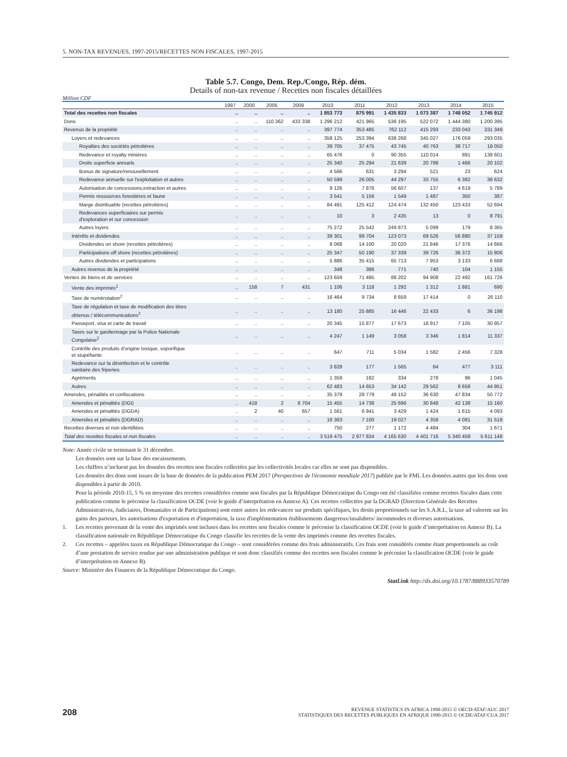5. NON-TAX REVENUES, 1997-2015/RECETTES NON FISCALES, 1997-2015
Table 5.7. Congo, Dem. Rep./Congo, Rép. dém.
Details of non-tax revenue / Recettes non fiscales détaillées
Million CDF
| | 1997 | 2000 | 2005 | 2009 | 2010 | 2011 | 2012 | 2013 | 2014 | 2015 |
| --- | --- | --- | --- | --- | --- | --- | --- | --- | --- | --- |
| Total des recettes non fiscales | .. | .. | .. | .. | 1 853 773 | 875 991 | 1 435 833 | 1 073 387 | 1 748 052 | 1 745 912 |
| Dons | .. | .. | 110 362 | 433 338 | 1 296 212 | 421 965 | 536 195 | 522 072 | 1 444 380 | 1 200 395 |
| Revenus de la propriété | .. | .. | .. | .. | 397 774 | 353 485 | 762 112 | 415 293 | 233 043 | 331 349 |
| Loyers et redevances | .. | .. | .. | .. | 358 125 | 253 394 | 638 268 | 345 027 | 176 059 | 293 035 |
| Royalties des sociétés pétrolières | .. | .. | .. | .. | 39 705 | 37 475 | 43 745 | 40 763 | 38 717 | 19 050 |
| Redevance et royalty minières | .. | .. | .. | .. | 65 476 | 0 | 90 355 | 110 014 | 891 | 138 601 |
| Droits superficie annuels | .. | .. | .. | .. | 25 340 | 25 294 | 21 639 | 20 788 | 1 466 | 20 102 |
| Bonus de signature/renouvellement | .. | .. | .. | .. | 4 566 | 631 | 3 294 | 521 | 23 | 624 |
| Redevance annuelle sur l'exploitation et autres | .. | .. | .. | .. | 50 599 | 26 005 | 44 297 | 33 755 | 6 382 | 38 632 |
| Autorisation de concessions,extraction et autres | .. | .. | .. | .. | 9 126 | 7 876 | 56 607 | 137 | 4 619 | 5 789 |
| Permis ressources forestières et faune | .. | .. | .. | .. | 3 541 | 5 156 | 1 549 | 1 487 | 350 | 387 |
| Marge distribuable (recettes pétrolières) | .. | .. | .. | .. | 84 491 | 125 412 | 124 474 | 132 450 | 123 433 | 52 694 |
| Redevances superficiaires sur permis d'exploration et sur concession | .. | .. | .. | .. | 10 | 3 | 2 435 | 13 | 0 | 8 791 |
| Autres loyers | .. | .. | .. | .. | 75 272 | 25 542 | 249 873 | 5 099 | 179 | 8 365 |
| Intérêts et dividendes | .. | .. | .. | .. | 39 301 | 99 704 | 123 073 | 69 526 | 56 880 | 37 159 |
| Dividendes on shore (recettes pétrolières) | .. | .. | .. | .. | 8 068 | 14 100 | 20 020 | 21 846 | 17 376 | 14 666 |
| Participations off shore (recettes pétrolières) | .. | .. | .. | .. | 25 347 | 50 190 | 37 339 | 39 726 | 36 372 | 15 806 |
| Autres dividendes et participations | .. | .. | .. | .. | 5 886 | 35 415 | 65 713 | 7 953 | 3 133 | 6 688 |
| Autres revenus de la propriété | .. | .. | .. | .. | 348 | 386 | 771 | 740 | 104 | 1 155 |
| Ventes de biens et de services | .. | .. | .. | .. | 123 659 | 71 485 | 88 202 | 94 908 | 22 492 | 161 726 |
| Vente des imprimés<sup>1</sup> | .. | 158 | 7 | 431 | 1 106 | 3 118 | 1 292 | 1 312 | 1 881 | 690 |
| Taxe de numérotation<sup>2</sup> | .. | .. | .. | .. | 16 464 | 9 734 | 8 659 | 17 414 | 0 | 26 110 |
| Taxe de régulation et taxe de modification des titres obtenus / télécommunications<sup>2</sup> | .. | .. | .. | .. | 13 180 | 25 885 | 16 446 | 22 433 | 6 | 36 198 |
| Passeport, visa et carte de travail | .. | .. | .. | .. | 20 345 | 15 877 | 17 673 | 18 917 | 7 105 | 30 957 |
| Taxes sur le gardiennage par la Police Nationale Congolaise<sup>2</sup> | .. | .. | .. | .. | 4 247 | 1 149 | 3 058 | 3 346 | 1 814 | 11 337 |
| Contrôle des produits d'origine toxique, soporifique et stupéfiante | .. | .. | .. | .. | 647 | 711 | 5 034 | 1 582 | 2 456 | 7 328 |
| Redevance sur la désinfection et le contrôle sanitaire des friperies | .. | .. | .. | .. | 3 828 | 177 | 1 565 | 64 | 477 | 3 111 |
| Agréments | .. | .. | .. | .. | 1 359 | 182 | 334 | 278 | 96 | 1 045 |
| Autres | .. | .. | .. | .. | 62 483 | 14 653 | 34 142 | 29 562 | 8 658 | 44 951 |
| Amendes, pénalités et confiscations | .. | .. | .. | .. | 35 379 | 28 779 | 48 152 | 36 630 | 47 834 | 50 772 |
| Amendes et pénalités (DGI) | .. | 418 | 2 | 8 704 | 15 455 | 14 738 | 25 696 | 30 848 | 42 138 | 15 160 |
| Amendes et pénalités (DGDA) | .. | 2 | 40 | 657 | 1 561 | 6 941 | 3 429 | 1 424 | 1 615 | 4 093 |
| Amendes et pénalités (DGRAD) | .. | .. | .. | .. | 18 363 | 7 100 | 19 027 | 4 358 | 4 081 | 31 518 |
| Recettes diverses et non identifiées | .. | .. | .. | .. | 750 | 277 | 1 172 | 4 484 | 304 | 1 671 |
| Total des recettes fiscales et non fiscales | .. | .. | .. | .. | 3 519 475 | 2 977 834 | 4 165 630 | 4 401 716 | 5 340 459 | 5 611 148 |
Note: Année civile se terminant le 31 décembre.
Les données sont sur la base des encaissements.
Les chiffres n’incluent pas les données des recettes non fiscales collectées par les collectivités locales car elles ne sont pas disponibles.
Les données des dons sont issues de la base de données de la publication PEM 2017 (Perspectives de l'économie mondiale 2017) publiée par le FMI. Les données autres que les dons sont disponibles à partir de 2010.
Pour la période 2010-15, 5 % en moyenne des recettes considérées comme non fiscales par la République Démocratique du Congo ont été classifiées comme recettes fiscales dans cette publication comme le préconise la classification OCDE (voir le guide d’interprétation en Annexe A). Ces recettes collectées par la DGRAD (Direction Générale des Recettes Administratives, Judiciaires, Domaniales et de Participations) sont entre autres les redevances sur produits spécifiques, les droits proportionnels sur les S.A.R.L, la taxe ad valorem sur les gains des parieurs, les autorisations d'exportation et d'importation, la taxe d'implémentation établissements dangereux/insalubres/ incommodes et diverses autorisations.
1. Les recettes provenant de la vente des imprimés sont incluses dans les recettes non fiscales comme le préconise la classification OCDE (voir le guide d’interprétation en Annexe B). La classification nationale en République Démocratique du Congo classifie les recettes de la vente des imprimés comme des recettes fiscales.
2. Ces recettes – appelées taxes en République Démocratique du Congo – sont considérées comme des frais administratifs. Ces frais sont considérés comme étant proportionnels au coût d’une prestation de service rendue par une administration publique et sont donc classifiés comme des recettes non fiscales comme le préconise la classification OCDE (voir le guide d’interprétation en Annexe B).
Source: Ministère des Finances de la République Démocratique du Congo.
StatLink http://dx.doi.org/10.1787/888933570789
208
REVENUE STATISTICS IN AFRICA 1990-2015 © OECD/ATAF/AUC 2017
STATISTIQUES DES RECETTES PUBLIQUES EN AFRIQUE 1990-2015 © OCDE/ATAF/CUA 2017